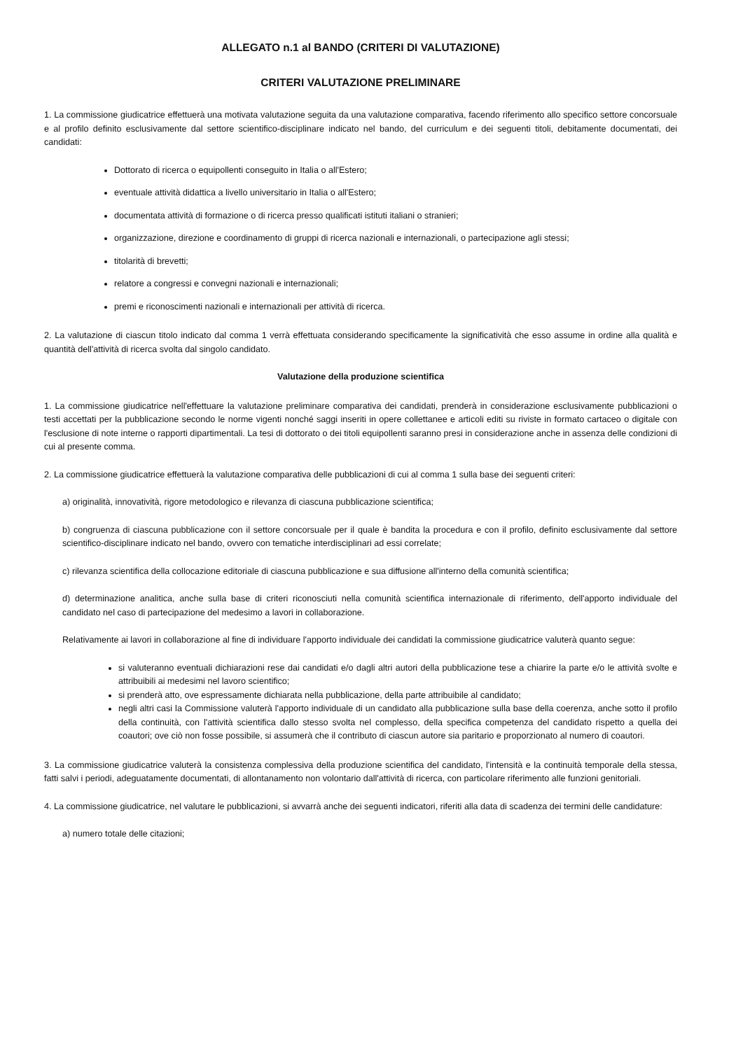ALLEGATO n.1 al BANDO (CRITERI DI VALUTAZIONE)
CRITERI VALUTAZIONE PRELIMINARE
1. La commissione giudicatrice effettuerà una motivata valutazione seguita da una valutazione comparativa, facendo riferimento allo specifico settore concorsuale e al profilo definito esclusivamente dal settore scientifico-disciplinare indicato nel bando, del curriculum e dei seguenti titoli, debitamente documentati, dei candidati:
Dottorato di ricerca o equipollenti conseguito in Italia o all'Estero;
eventuale attività didattica a livello universitario in Italia o all'Estero;
documentata attività di formazione o di ricerca presso qualificati istituti italiani o stranieri;
organizzazione, direzione e coordinamento di gruppi di ricerca nazionali e internazionali, o partecipazione agli stessi;
titolarità di brevetti;
relatore a congressi e convegni nazionali e internazionali;
premi e riconoscimenti nazionali e internazionali per attività di ricerca.
2. La valutazione di ciascun titolo indicato dal comma 1 verrà effettuata considerando specificamente la significatività che esso assume in ordine alla qualità e quantità dell'attività di ricerca svolta dal singolo candidato.
Valutazione della produzione scientifica
1. La commissione giudicatrice nell'effettuare la valutazione preliminare comparativa dei candidati, prenderà in considerazione esclusivamente pubblicazioni o testi accettati per la pubblicazione secondo le norme vigenti nonché saggi inseriti in opere collettanee e articoli editi su riviste in formato cartaceo o digitale con l'esclusione di note interne o rapporti dipartimentali. La tesi di dottorato o dei titoli equipollenti saranno presi in considerazione anche in assenza delle condizioni di cui al presente comma.
2. La commissione giudicatrice effettuerà la valutazione comparativa delle pubblicazioni di cui al comma 1 sulla base dei seguenti criteri:
a) originalità, innovatività, rigore metodologico e rilevanza di ciascuna pubblicazione scientifica;
b) congruenza di ciascuna pubblicazione con il settore concorsuale per il quale è bandita la procedura e con il profilo, definito esclusivamente dal settore scientifico-disciplinare indicato nel bando, ovvero con tematiche interdisciplinari ad essi correlate;
c) rilevanza scientifica della collocazione editoriale di ciascuna pubblicazione e sua diffusione all'interno della comunità scientifica;
d) determinazione analitica, anche sulla base di criteri riconosciuti nella comunità scientifica internazionale di riferimento, dell'apporto individuale del candidato nel caso di partecipazione del medesimo a lavori in collaborazione.
Relativamente ai lavori in collaborazione al fine di individuare l'apporto individuale dei candidati la commissione giudicatrice valuterà quanto segue:
si valuteranno eventuali dichiarazioni rese dai candidati e/o dagli altri autori della pubblicazione tese a chiarire la parte e/o le attività svolte e attribuibili ai medesimi nel lavoro scientifico;
si prenderà atto, ove espressamente dichiarata nella pubblicazione, della parte attribuibile al candidato;
negli altri casi la Commissione valuterà l'apporto individuale di un candidato alla pubblicazione sulla base della coerenza, anche sotto il profilo della continuità, con l'attività scientifica dallo stesso svolta nel complesso, della specifica competenza del candidato rispetto a quella dei coautori; ove ciò non fosse possibile, si assumerà che il contributo di ciascun autore sia paritario e proporzionato al numero di coautori.
3. La commissione giudicatrice valuterà la consistenza complessiva della produzione scientifica del candidato, l'intensità e la continuità temporale della stessa, fatti salvi i periodi, adeguatamente documentati, di allontanamento non volontario dall'attività di ricerca, con particolare riferimento alle funzioni genitoriali.
4. La commissione giudicatrice, nel valutare le pubblicazioni, si avvarrà anche dei seguenti indicatori, riferiti alla data di scadenza dei termini delle candidature:
a) numero totale delle citazioni;